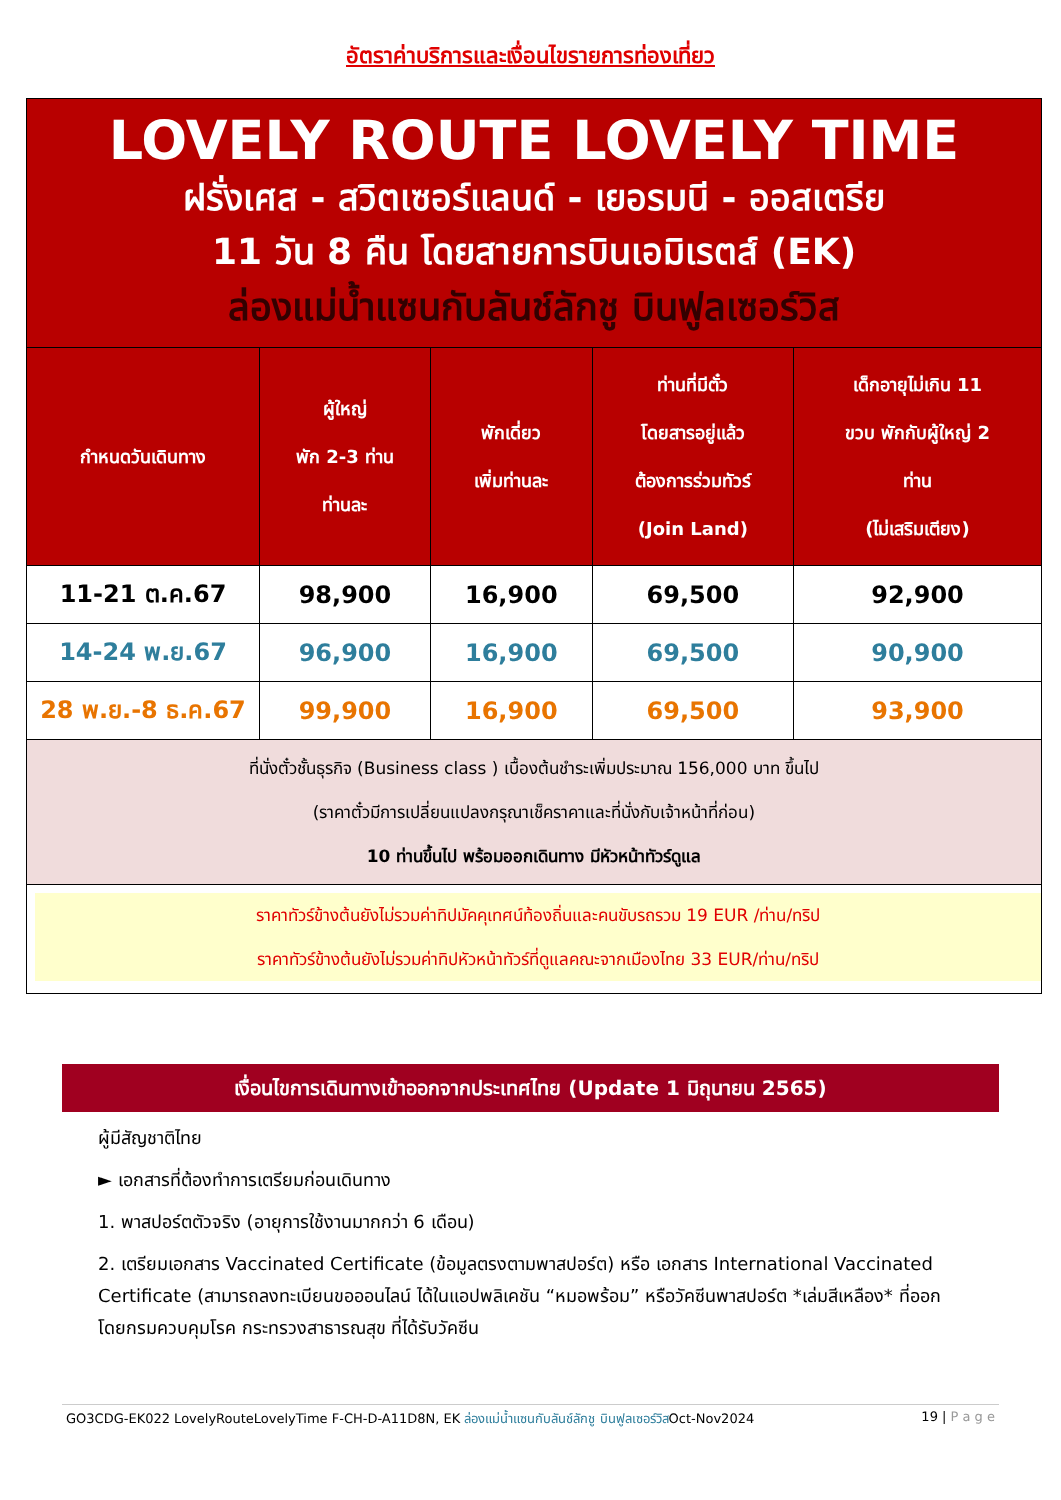อัตราค่าบริการและเงื่อนไขรายการท่องเที่ยว
| LOVELY ROUTE LOVELY TIME ฝรั่งเศส - สวิตเซอร์แลนด์ - เยอรมนี - ออสเตรีย 11 วัน 8 คืน โดยสายการบินเอมิเรตส์ (EK) ล่องแม่น้ำแซนกับลันช์ลักชู บินฟูลเซอร์วิส | | | | |
| กำหนดวันเดินทาง | ผู้ใหญ่ พัก 2-3 ท่าน ท่านละ | พักเดี่ยว เพิ่มท่านละ | ท่านที่มีตั๋ว โดยสารอยู่แล้ว ต้องการร่วมทัวร์ (Join Land) | เด็กอายุไม่เกิน 11 ขวบ พักกับผู้ใหญ่ 2 ท่าน (ไม่เสริมเตียง) |
| 11-21 ต.ค.67 | 98,900 | 16,900 | 69,500 | 92,900 |
| 14-24 พ.ย.67 | 96,900 | 16,900 | 69,500 | 90,900 |
| 28 พ.ย.-8 ธ.ค.67 | 99,900 | 16,900 | 69,500 | 93,900 |
| ที่นั่งตั๋วชั้นธุรกิจ (Business class ) เบื้องต้นชำระเพิ่มประมาณ 156,000 บาท ขึ้นไป (ราคาตั๋วมีการเปลี่ยนแปลงกรุณาเช็คราคาและที่นั่งกับเจ้าหน้าที่ก่อน) 10 ท่านขึ้นไป พร้อมออกเดินทาง มีหัวหน้าทัวร์ดูแล | | | | |
| ราคาทัวร์ข้างต้นยังไม่รวมค่าทิปมัคคุเทศน์ท้องถิ่นและคนขับรถรวม 19 EUR /ท่าน/ทริป ราคาทัวร์ข้างต้นยังไม่รวมค่าทิปหัวหน้าทัวร์ที่ดูแลคณะจากเมืองไทย 33 EUR/ท่าน/ทริป | | | | |
เงื่อนไขการเดินทางเข้าออกจากประเทศไทย (Update 1 มิถุนายน 2565)
ผู้มีสัญชาติไทย
► เอกสารที่ต้องทำการเตรียมก่อนเดินทาง
1. พาสปอร์ตตัวจริง (อายุการใช้งานมากกว่า 6 เดือน)
2. เตรียมเอกสาร Vaccinated Certificate (ข้อมูลตรงตามพาสปอร์ต) หรือ เอกสาร International Vaccinated Certificate (สามารถลงทะเบียนขอออนไลน์ ได้ในแอปพลิเคชัน “หมอพร้อม” หรือวัคซีนพาสปอร์ต *เล่มสีเหลือง* ที่ออกโดยกรมควบคุมโรค กระทรวงสาธารณสุข ที่ได้รับวัคซีน
GO3CDG-EK022 LovelyRouteLovelyTime F-CH-D-A11D8N, EK ล่องแม่น้ำแซนกับลันช์ลักชู บินฟูลเซอร์วิสOct-Nov2024 19 | P a g e